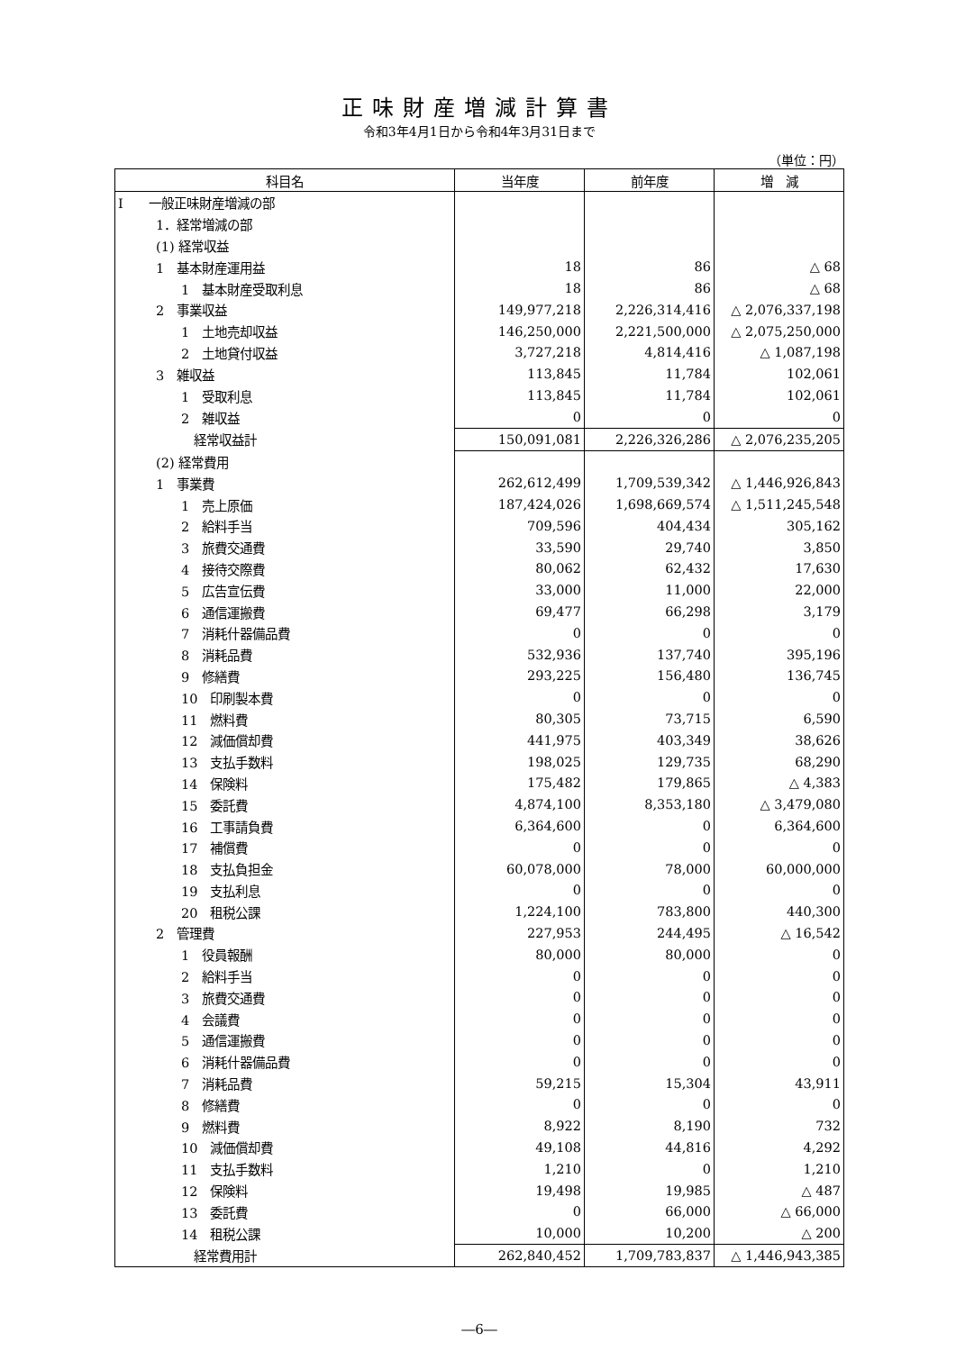正味財産増減計算書
令和3年4月1日から令和4年3月31日まで
（単位：円）
| 科目名 | 当年度 | 前年度 | 増 減 |
| --- | --- | --- | --- |
| Ⅰ 一般正味財産増減の部 | | | |
| 1．経常増減の部 | | | |
| (1) 経常収益 | | | |
| 1 基本財産運用益 | 18 | 86 | △ 68 |
| 1 基本財産受取利息 | 18 | 86 | △ 68 |
| 2 事業収益 | 149,977,218 | 2,226,314,416 | △ 2,076,337,198 |
| 1 土地売却収益 | 146,250,000 | 2,221,500,000 | △ 2,075,250,000 |
| 2 土地貸付収益 | 3,727,218 | 4,814,416 | △ 1,087,198 |
| 3 雑収益 | 113,845 | 11,784 | 102,061 |
| 1 受取利息 | 113,845 | 11,784 | 102,061 |
| 2 雑収益 | 0 | 0 | 0 |
| 経常収益計 | 150,091,081 | 2,226,326,286 | △ 2,076,235,205 |
| (2) 経常費用 | | | |
| 1 事業費 | 262,612,499 | 1,709,539,342 | △ 1,446,926,843 |
| 1 売上原価 | 187,424,026 | 1,698,669,574 | △ 1,511,245,548 |
| 2 給料手当 | 709,596 | 404,434 | 305,162 |
| 3 旅費交通費 | 33,590 | 29,740 | 3,850 |
| 4 接待交際費 | 80,062 | 62,432 | 17,630 |
| 5 広告宣伝費 | 33,000 | 11,000 | 22,000 |
| 6 通信運搬費 | 69,477 | 66,298 | 3,179 |
| 7 消耗什器備品費 | 0 | 0 | 0 |
| 8 消耗品費 | 532,936 | 137,740 | 395,196 |
| 9 修繕費 | 293,225 | 156,480 | 136,745 |
| 10 印刷製本費 | 0 | 0 | 0 |
| 11 燃料費 | 80,305 | 73,715 | 6,590 |
| 12 減価償却費 | 441,975 | 403,349 | 38,626 |
| 13 支払手数料 | 198,025 | 129,735 | 68,290 |
| 14 保険料 | 175,482 | 179,865 | △ 4,383 |
| 15 委託費 | 4,874,100 | 8,353,180 | △ 3,479,080 |
| 16 工事請負費 | 6,364,600 | 0 | 6,364,600 |
| 17 補償費 | 0 | 0 | 0 |
| 18 支払負担金 | 60,078,000 | 78,000 | 60,000,000 |
| 19 支払利息 | 0 | 0 | 0 |
| 20 租税公課 | 1,224,100 | 783,800 | 440,300 |
| 2 管理費 | 227,953 | 244,495 | △ 16,542 |
| 1 役員報酬 | 80,000 | 80,000 | 0 |
| 2 給料手当 | 0 | 0 | 0 |
| 3 旅費交通費 | 0 | 0 | 0 |
| 4 会議費 | 0 | 0 | 0 |
| 5 通信運搬費 | 0 | 0 | 0 |
| 6 消耗什器備品費 | 0 | 0 | 0 |
| 7 消耗品費 | 59,215 | 15,304 | 43,911 |
| 8 修繕費 | 0 | 0 | 0 |
| 9 燃料費 | 8,922 | 8,190 | 732 |
| 10 減価償却費 | 49,108 | 44,816 | 4,292 |
| 11 支払手数料 | 1,210 | 0 | 1,210 |
| 12 保険料 | 19,498 | 19,985 | △ 487 |
| 13 委託費 | 0 | 66,000 | △ 66,000 |
| 14 租税公課 | 10,000 | 10,200 | △ 200 |
| 経常費用計 | 262,840,452 | 1,709,783,837 | △ 1,446,943,385 |
―6―